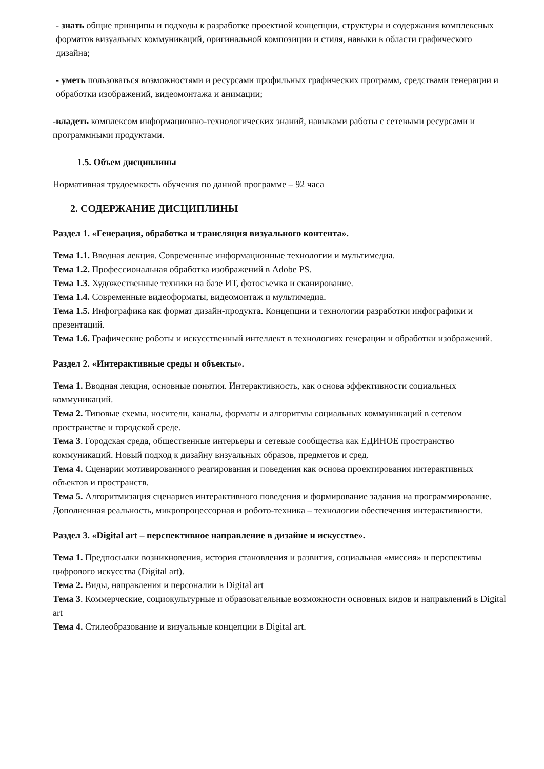- знать общие принципы и подходы к разработке проектной концепции, структуры и содержания комплексных форматов визуальных коммуникаций, оригинальной композиции и стиля, навыки в области графического дизайна;
- уметь пользоваться возможностями и ресурсами профильных графических программ, средствами генерации и обработки изображений, видеомонтажа и анимации;
-владеть комплексом информационно-технологических знаний, навыками работы с сетевыми ресурсами и программными продуктами.
1.5. Объем дисциплины
Нормативная трудоемкость обучения по данной программе – 92 часа
2. СОДЕРЖАНИЕ ДИСЦИПЛИНЫ
Раздел 1. «Генерация, обработка и трансляция визуального контента».
Тема 1.1. Вводная лекция. Современные информационные технологии и мультимедиа.
Тема 1.2. Профессиональная обработка изображений в Adobe PS.
Тема 1.3. Художественные техники на базе ИТ, фотосъемка и сканирование.
Тема 1.4. Современные видеоформаты, видеомонтаж и мультимедиа.
Тема 1.5. Инфографика как формат дизайн-продукта. Концепции и технологии разработки инфографики и презентаций.
Тема 1.6. Графические роботы и искусственный интеллект в технологиях генерации и обработки изображений.
Раздел 2. «Интерактивные среды и объекты».
Тема 1. Вводная лекция, основные понятия. Интерактивность, как основа эффективности социальных коммуникаций.
Тема 2. Типовые схемы, носители, каналы, форматы и алгоритмы социальных коммуникаций в сетевом пространстве и городской среде.
Тема 3. Городская среда, общественные интерьеры и сетевые сообщества как ЕДИНОЕ пространство коммуникаций. Новый подход к дизайну визуальных образов, предметов и сред.
Тема 4. Сценарии мотивированного реагирования и поведения как основа проектирования интерактивных объектов и пространств.
Тема 5. Алгоритмизация сценариев интерактивного поведения и формирование задания на программирование. Дополненная реальность, микропроцессорная и робото-техника – технологии обеспечения интерактивности.
Раздел 3. «Digital art – перспективное направление в дизайне и искусстве».
Тема 1. Предпосылки возникновения, история становления и развития, социальная «миссия» и перспективы цифрового искусства (Digital art).
Тема 2. Виды, направления и персоналии в Digital art
Тема 3. Коммерческие, социокультурные и образовательные возможности основных видов и направлений в Digital art
Тема 4. Стилеобразование и визуальные концепции в Digital art.